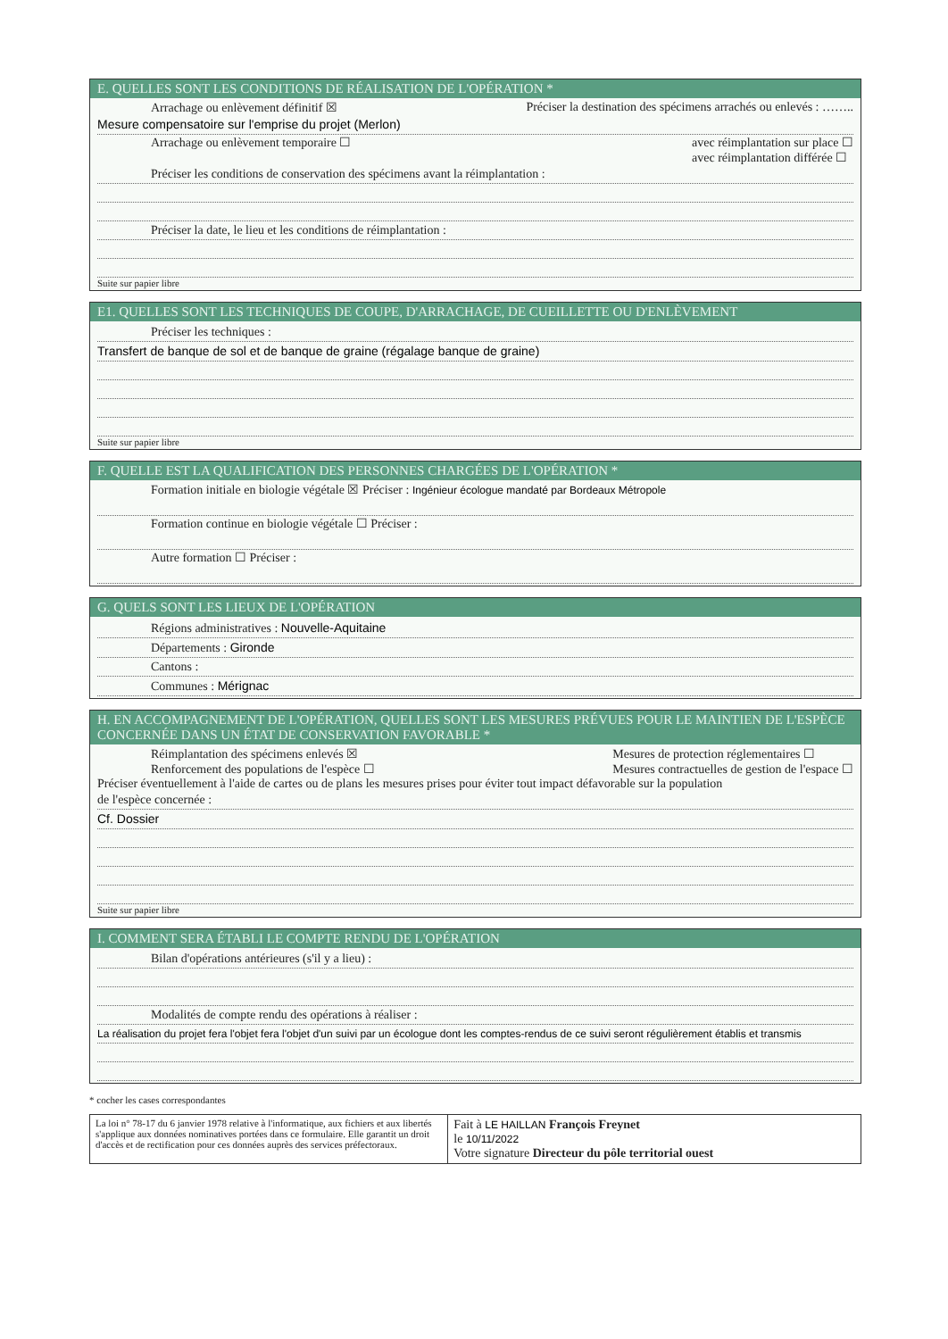E. QUELLES SONT LES CONDITIONS DE RÉALISATION DE L'OPÉRATION *
Arrachage ou enlèvement définitif ☒ Préciser la destination des spécimens arrachés ou enlevés : ……..
Mesure compensatoire sur l'emprise du projet (Merlon)
Arrachage ou enlèvement temporaire ☐ avec réimplantation sur place ☐
avec réimplantation différée ☐
Préciser les conditions de conservation des spécimens avant la réimplantation :
Préciser la date, le lieu et les conditions de réimplantation :
Suite sur papier libre
E1. QUELLES SONT LES TECHNIQUES DE COUPE, D'ARRACHAGE, DE CUEILLETTE OU D'ENLÈVEMENT
Préciser les techniques :
Transfert de banque de sol et de banque de graine (régalage banque de graine)
Suite sur papier libre
F. QUELLE EST LA QUALIFICATION DES PERSONNES CHARGÉES DE L'OPÉRATION *
Formation initiale en biologie végétale ☒ Préciser : Ingénieur écologue mandaté par Bordeaux Métropole
Formation continue en biologie végétale ☐ Préciser :
Autre formation ☐ Préciser :
G. QUELS SONT LES LIEUX DE L'OPÉRATION
Régions administratives : Nouvelle-Aquitaine
Départements : Gironde
Cantons :
Communes : Mérignac
H. EN ACCOMPAGNEMENT DE L'OPÉRATION, QUELLES SONT LES MESURES PRÉVUES POUR LE MAINTIEN DE L'ESPÈCE CONCERNÉE DANS UN ÉTAT DE CONSERVATION FAVORABLE *
Réimplantation des spécimens enlevés ☒
Renforcement des populations de l'espèce ☐ Mesures de protection réglementaires ☐
Mesures contractuelles de gestion de l'espace ☐
Préciser éventuellement à l'aide de cartes ou de plans les mesures prises pour éviter tout impact défavorable sur la population
de l'espèce concernée :
Cf. Dossier
Suite sur papier libre
I. COMMENT SERA ÉTABLI LE COMPTE RENDU DE L'OPÉRATION
Bilan d'opérations antérieures (s'il y a lieu) :
Modalités de compte rendu des opérations à réaliser :
La réalisation du projet fera l'objet fera l'objet d'un suivi par un écologue dont les comptes-rendus de ce suivi seront régulièrement établis et transmis
* cocher les cases correspondantes
La loi n° 78-17 du 6 janvier 1978 relative à l'informatique, aux fichiers et aux libertés s'applique aux données nominatives portées dans ce formulaire. Elle garantit un droit d'accès et de rectification pour ces données auprès des services préfectoraux.
Fait à LE HAILLAN François Freynet
le 10/11/2022
Votre signature Directeur du pôle territorial ouest